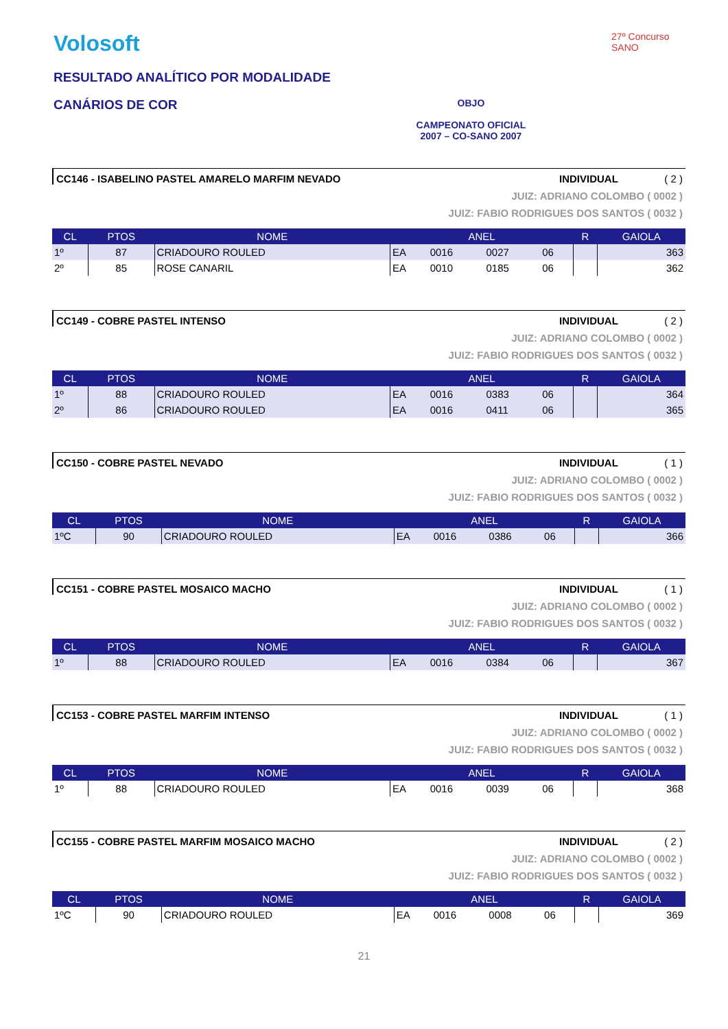Volosoft
RESULTADO ANALÍTICO POR MODALIDADE
CANÁRIOS DE COR
OBJO
CAMPEONATO OFICIAL
2007 – CO-SANO 2007
27º Concurso SANO
CC146 - ISABELINO PASTEL AMARELO MARFIM NEVADO INDIVIDUAL ( 2 )
JUIZ: ADRIANO COLOMBO ( 0002 )
JUIZ: FABIO RODRIGUES DOS SANTOS ( 0032 )
| CL | PTOS | NOME | ANEL | | | | R | GAIOLA |
| --- | --- | --- | --- | --- | --- | --- | --- | --- |
| 1º | 87 | CRIADOURO ROULED | EA | 0016 | 0027 | 06 | | 363 |
| 2º | 85 | ROSE CANARIL | EA | 0010 | 0185 | 06 | | 362 |
CC149 - COBRE PASTEL INTENSO INDIVIDUAL ( 2 )
JUIZ: ADRIANO COLOMBO ( 0002 )
JUIZ: FABIO RODRIGUES DOS SANTOS ( 0032 )
| CL | PTOS | NOME | ANEL | | | | R | GAIOLA |
| --- | --- | --- | --- | --- | --- | --- | --- | --- |
| 1º | 88 | CRIADOURO ROULED | EA | 0016 | 0383 | 06 | | 364 |
| 2º | 86 | CRIADOURO ROULED | EA | 0016 | 0411 | 06 | | 365 |
CC150 - COBRE PASTEL NEVADO INDIVIDUAL ( 1 )
JUIZ: ADRIANO COLOMBO ( 0002 )
JUIZ: FABIO RODRIGUES DOS SANTOS ( 0032 )
| CL | PTOS | NOME | ANEL | | | | R | GAIOLA |
| --- | --- | --- | --- | --- | --- | --- | --- | --- |
| 1ºC | 90 | CRIADOURO ROULED | EA | 0016 | 0386 | 06 | | 366 |
CC151 - COBRE PASTEL MOSAICO MACHO INDIVIDUAL ( 1 )
JUIZ: ADRIANO COLOMBO ( 0002 )
JUIZ: FABIO RODRIGUES DOS SANTOS ( 0032 )
| CL | PTOS | NOME | ANEL | | | | R | GAIOLA |
| --- | --- | --- | --- | --- | --- | --- | --- | --- |
| 1º | 88 | CRIADOURO ROULED | EA | 0016 | 0384 | 06 | | 367 |
CC153 - COBRE PASTEL MARFIM INTENSO INDIVIDUAL ( 1 )
JUIZ: ADRIANO COLOMBO ( 0002 )
JUIZ: FABIO RODRIGUES DOS SANTOS ( 0032 )
| CL | PTOS | NOME | ANEL | | | | R | GAIOLA |
| --- | --- | --- | --- | --- | --- | --- | --- | --- |
| 1º | 88 | CRIADOURO ROULED | EA | 0016 | 0039 | 06 | | 368 |
CC155 - COBRE PASTEL MARFIM MOSAICO MACHO INDIVIDUAL ( 2 )
JUIZ: ADRIANO COLOMBO ( 0002 )
JUIZ: FABIO RODRIGUES DOS SANTOS ( 0032 )
| CL | PTOS | NOME | ANEL | | | | R | GAIOLA |
| --- | --- | --- | --- | --- | --- | --- | --- | --- |
| 1ºC | 90 | CRIADOURO ROULED | EA | 0016 | 0008 | 06 | | 369 |
21